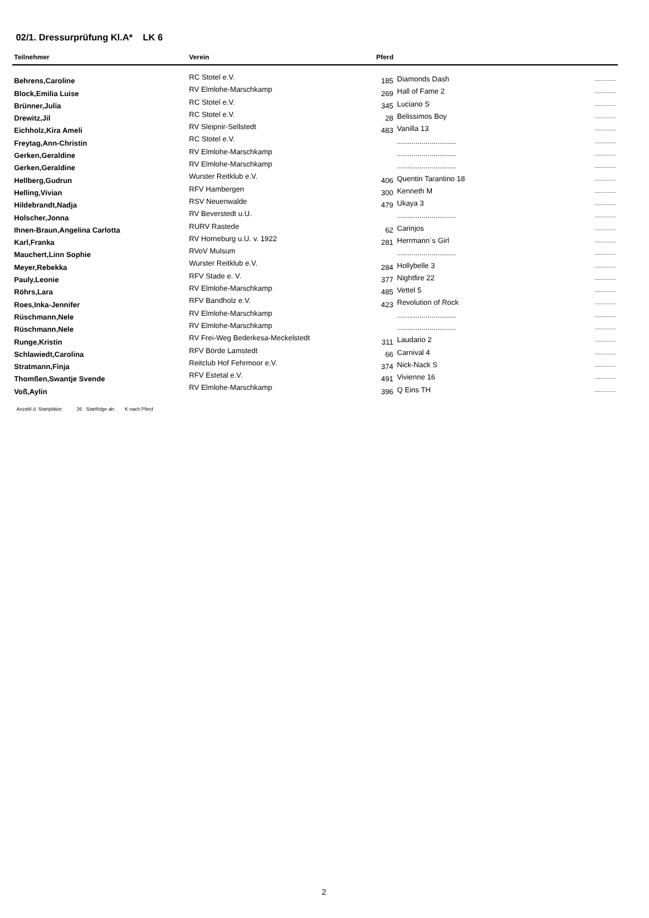02/1. Dressurprüfung Kl.A* LK 6
| Teilnehmer | Verein | Pferd | | |
| --- | --- | --- | --- | --- |
| Behrens,Caroline | RC Stotel e.V. | 185 | Diamonds Dash | .............. |
| Block,Emilia Luise | RV Elmlohe-Marschkamp | 269 | Hall of Fame 2 | .............. |
| Brünner,Julia | RC Stotel e.V. | 345 | Luciano S | .............. |
| Drewitz,Jil | RC Stotel e.V. | 28 | Belissimos Boy | .............. |
| Eichholz,Kira Ameli | RV Sleipnir-Sellstedt | 483 | Vanilla 13 | .............. |
| Freytag,Ann-Christin | RC Stotel e.V. | | ............................. | .............. |
| Gerken,Geraldine | RV Elmlohe-Marschkamp | | ............................. | .............. |
| Gerken,Geraldine | RV Elmlohe-Marschkamp | | ............................. | .............. |
| Hellberg,Gudrun | Wurster Reitklub e.V. | 406 | Quentin Tarantino 18 | .............. |
| Helling,Vivian | RFV Hambergen | 300 | Kenneth M | .............. |
| Hildebrandt,Nadja | RSV Neuenwalde | 479 | Ukaya 3 | .............. |
| Holscher,Jonna | RV Beverstedt u.U. | | ............................. | .............. |
| Ihnen-Braun,Angelina Carlotta | RURV Rastede | 62 | Carinjos | .............. |
| Karl,Franka | RV Horneburg u.U. v. 1922 | 281 | Herrmann´s Girl | .............. |
| Mauchert,Linn Sophie | RVoV Mulsum | | ............................. | .............. |
| Meyer,Rebekka | Wurster Reitklub e.V. | 284 | Hollybelle 3 | .............. |
| Pauly,Leonie | RFV Stade e. V. | 377 | Nightfire 22 | .............. |
| Röhrs,Lara | RV Elmlohe-Marschkamp | 485 | Vettel 5 | .............. |
| Roes,Inka-Jennifer | RFV Bandholz e.V. | 423 | Revolution of Rock | .............. |
| Rüschmann,Nele | RV Elmlohe-Marschkamp | | ............................. | .............. |
| Rüschmann,Nele | RV Elmlohe-Marschkamp | | ............................. | .............. |
| Runge,Kristin | RV Frei-Weg Bederkesa-Meckelstedt | 311 | Laudario 2 | .............. |
| Schlawiedt,Carolina | RFV Börde Lamstedt | 66 | Carnival 4 | .............. |
| Stratmann,Finja | Reitclub Hof Fehrmoor e.V. | 374 | Nick-Nack S | .............. |
| Thomßen,Swantje Svende | RFV Estetal e.V. | 491 | Vivienne 16 | .............. |
| Voß,Aylin | RV Elmlohe-Marschkamp | 396 | Q Eins TH | .............. |
Anzahl d. Startplätze: 26 Startfolge ab: K nach Pferd
2